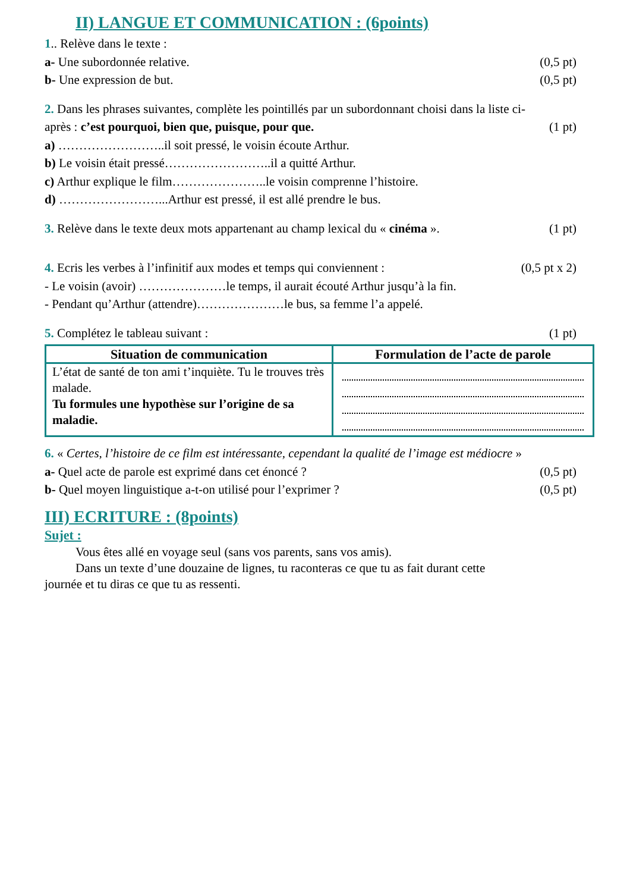II) LANGUE ET COMMUNICATION : (6points)
1.. Relève dans le texte :
a- Une subordonnée relative. (0,5 pt)
b- Une expression de but. (0,5 pt)
2. Dans les phrases suivantes, complète les pointillés par un subordonnant choisi dans la liste ci-
après : c’est pourquoi, bien que, puisque, pour que. (1 pt)
a) ……………………..il soit pressé, le voisin écoute Arthur.
b) Le voisin était pressé……………………..il a quitté Arthur.
c) Arthur explique le film…………………..le voisin comprenne l’histoire.
d) ……………………...Arthur est pressé, il est allé prendre le bus.
3. Relève dans le texte deux mots appartenant au champ lexical du « cinéma ». (1 pt)
4. Ecris les verbes à l’infinitif aux modes et temps qui conviennent : (0,5 pt x 2)
- Le voisin (avoir) …………………le temps, il aurait écouté Arthur jusqu’à la fin.
- Pendant qu’Arthur (attendre)…………………le bus, sa femme l’a appelé.
5. Complétez le tableau suivant : (1 pt)
| Situation de communication | Formulation de l’acte de parole |
| --- | --- |
| L’état de santé de ton ami t’inquiète. Tu le trouves très malade. Tu formules une hypothèse sur l’origine de sa maladie. | |
6. « Certes, l’histoire de ce film est intéressante, cependant la qualité de l’image est médiocre »
a- Quel acte de parole est exprimé dans cet énoncé ? (0,5 pt)
b- Quel moyen linguistique a-t-on utilisé pour l’exprimer ? (0,5 pt)
III) ECRITURE : (8points)
Sujet :
Vous êtes allé en voyage seul (sans vos parents, sans vos amis).
Dans un texte d’une douzaine de lignes, tu raconteras ce que tu as fait durant cette
journée et tu diras ce que tu as ressenti.